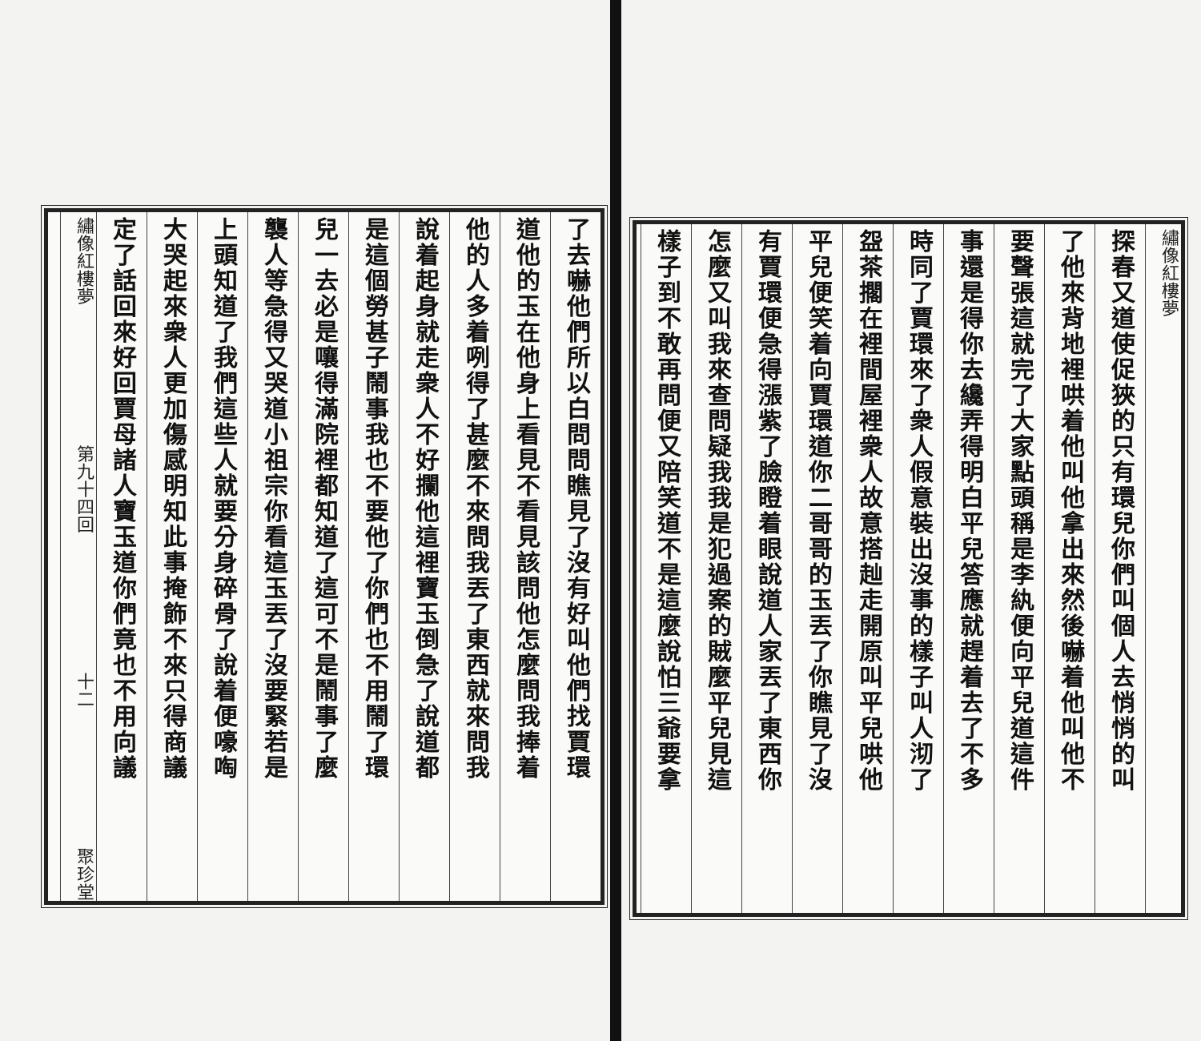繡像紅樓夢
探春又道使促狹的只有環兒你們叫個人去悄悄的叫
了他來背地裡哄着他叫他拿出來然後嚇着他叫他不
要聲張這就完了大家點頭稱是李紈便向平兒道這件
事還是得你去纔弄得明白平兒答應就趕着去了不多
時同了賈環來了衆人假意裝出沒事的樣子叫人沏了
盌茶擱在裡間屋裡衆人故意搭赸走開原叫平兒哄他
平兒便笑着向賈環道你二哥哥的玉丟了你瞧見了沒
有賈環便急得漲紫了臉瞪着眼說道人家丟了東西你
怎麼又叫我來查問疑我我是犯過案的賊麼平兒見這
樣子到不敢再問便又陪笑道不是這麼說怕三爺要拿
了去嚇他們所以白問問瞧見了沒有好叫他們找賈環
道他的玉在他身上看見不看見該問他怎麼問我捧着
他的人多着咧得了甚麼不來問我丟了東西就來問我
說着起身就走衆人不好攔他這裡寶玉倒急了說道都
是這個勞甚子鬧事我也不要他了你們也不用鬧了環
兒一去必是嚷得滿院裡都知道了這可不是鬧事了麼
襲人等急得又哭道小祖宗你看這玉丟了沒要緊若是
上頭知道了我們這些人就要分身碎骨了說着便嚎啕
大哭起來衆人更加傷感明知此事掩飾不來只得商議
定了話回來好回賈母諸人寶玉道你們竟也不用向議
繡像紅樓夢 第九十四回 十二 聚珍堂